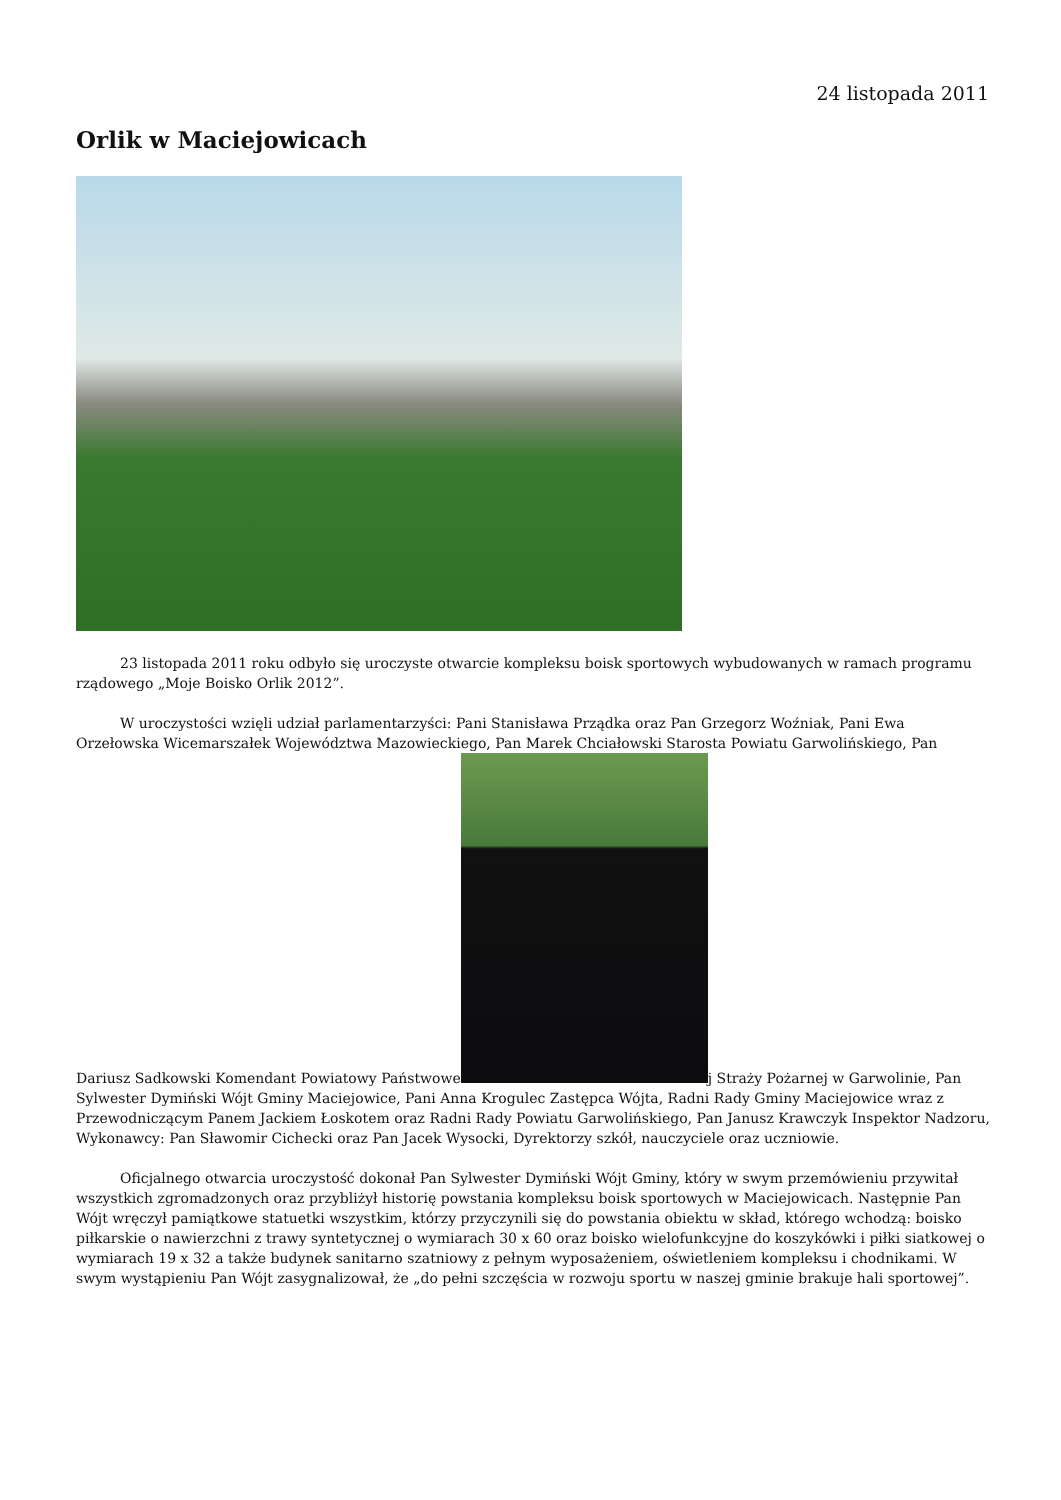24 listopada 2011
Orlik w Maciejowicach
23 listopada 2011 roku odbyło się uroczyste otwarcie kompleksu boisk sportowych wybudowanych w ramach programu rządowego „Moje Boisko Orlik 2012”.
W uroczystości wzięli udział parlamentarzyści: Pani Stanisława Prządka oraz Pan Grzegorz Woźniak, Pani Ewa Orzełowska Wicemarszałek Województwa Mazowieckiego, Pan Marek Chciałowski Starosta Powiatu Garwolińskiego, Pan Dariusz Sadkowski Komendant Powiatowy Państwowe j Straży Pożarnej w Garwolinie, Pan Sylwester Dymiński Wójt Gminy Maciejowice, Pani Anna Krogulec Zastępca Wójta, Radni Rady Gminy Maciejowice wraz z Przewodniczącym Panem Jackiem Łoskotem oraz Radni Rady Powiatu Garwolińskiego, Pan Janusz Krawczyk Inspektor Nadzoru, Wykonawcy: Pan Sławomir Cichecki oraz Pan Jacek Wysocki, Dyrektorzy szkół, nauczyciele oraz uczniowie.
Oficjalnego otwarcia uroczystość dokonał Pan Sylwester Dymiński Wójt Gminy, który w swym przemówieniu przywitał wszystkich zgromadzonych oraz przybliżył historię powstania kompleksu boisk sportowych w Maciejowicach. Następnie Pan Wójt wręczył pamiątkowe statuetki wszystkim, którzy przyczynili się do powstania obiektu w skład, którego wchodzą: boisko piłkarskie o nawierzchni z trawy syntetycznej o wymiarach 30 x 60 oraz boisko wielofunkcyjne do koszykówki i piłki siatkowej o wymiarach 19 x 32 a także budynek sanitarno szatniowy z pełnym wyposażeniem, oświetleniem kompleksu i chodnikami. W swym wystąpieniu Pan Wójt zasygnalizował, że „do pełni szczęścia w rozwoju sportu w naszej gminie brakuje hali sportowej”.